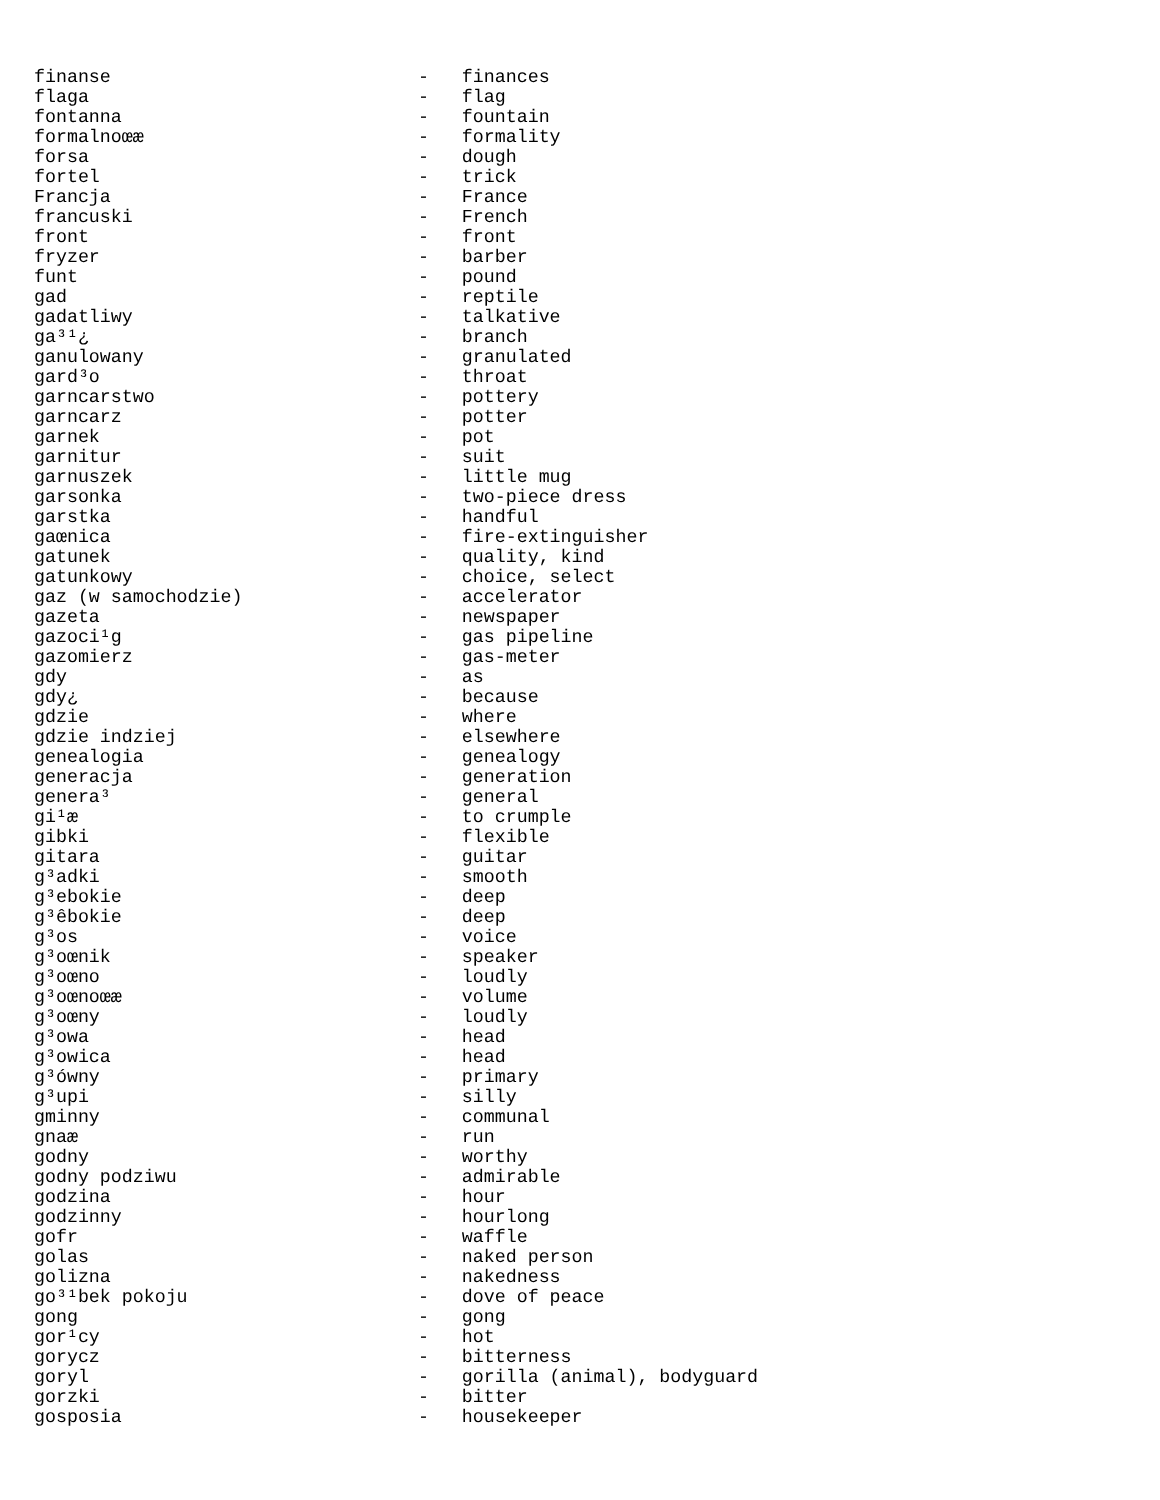finanse                            -   finances
flaga                              -   flag
fontanna                           -   fountain
formalnoœæ                         -   formality
forsa                              -   dough
fortel                             -   trick
Francja                            -   France
francuski                          -   French
front                              -   front
fryzer                             -   barber
funt                               -   pound
gad                                -   reptile
gadatliwy                          -   talkative
ga³¹¿                              -   branch
ganulowany                         -   granulated
gard³o                             -   throat
garncarstwo                        -   pottery
garncarz                           -   potter
garnek                             -   pot
garnitur                           -   suit
garnuszek                          -   little mug
garsonka                           -   two-piece dress
garstka                            -   handful
gaœnica                            -   fire-extinguisher
gatunek                            -   quality, kind
gatunkowy                          -   choice, select
gaz (w samochodzie)                -   accelerator
gazeta                             -   newspaper
gazoci¹g                           -   gas pipeline
gazomierz                          -   gas-meter
gdy                                -   as
gdy¿                               -   because
gdzie                              -   where
gdzie indziej                      -   elsewhere
genealogia                         -   genealogy
generacja                          -   generation
genera³                            -   general
gi¹æ                               -   to crumple
gibki                              -   flexible
gitara                             -   guitar
g³adki                             -   smooth
g³ebokie                           -   deep
g³êbokie                           -   deep
g³os                               -   voice
g³oœnik                            -   speaker
g³oœno                             -   loudly
g³oœnoœæ                           -   volume
g³oœny                             -   loudly
g³owa                              -   head
g³owica                            -   head
g³ówny                             -   primary
g³upi                              -   silly
gminny                             -   communal
gnaæ                               -   run
godny                              -   worthy
godny podziwu                      -   admirable
godzina                            -   hour
godzinny                           -   hourlong
gofr                               -   waffle
golas                              -   naked person
golizna                            -   nakedness
go³¹bek pokoju                     -   dove of peace
gong                               -   gong
gor¹cy                             -   hot
gorycz                             -   bitterness
goryl                              -   gorilla (animal), bodyguard
gorzki                             -   bitter
gosposia                           -   housekeeper